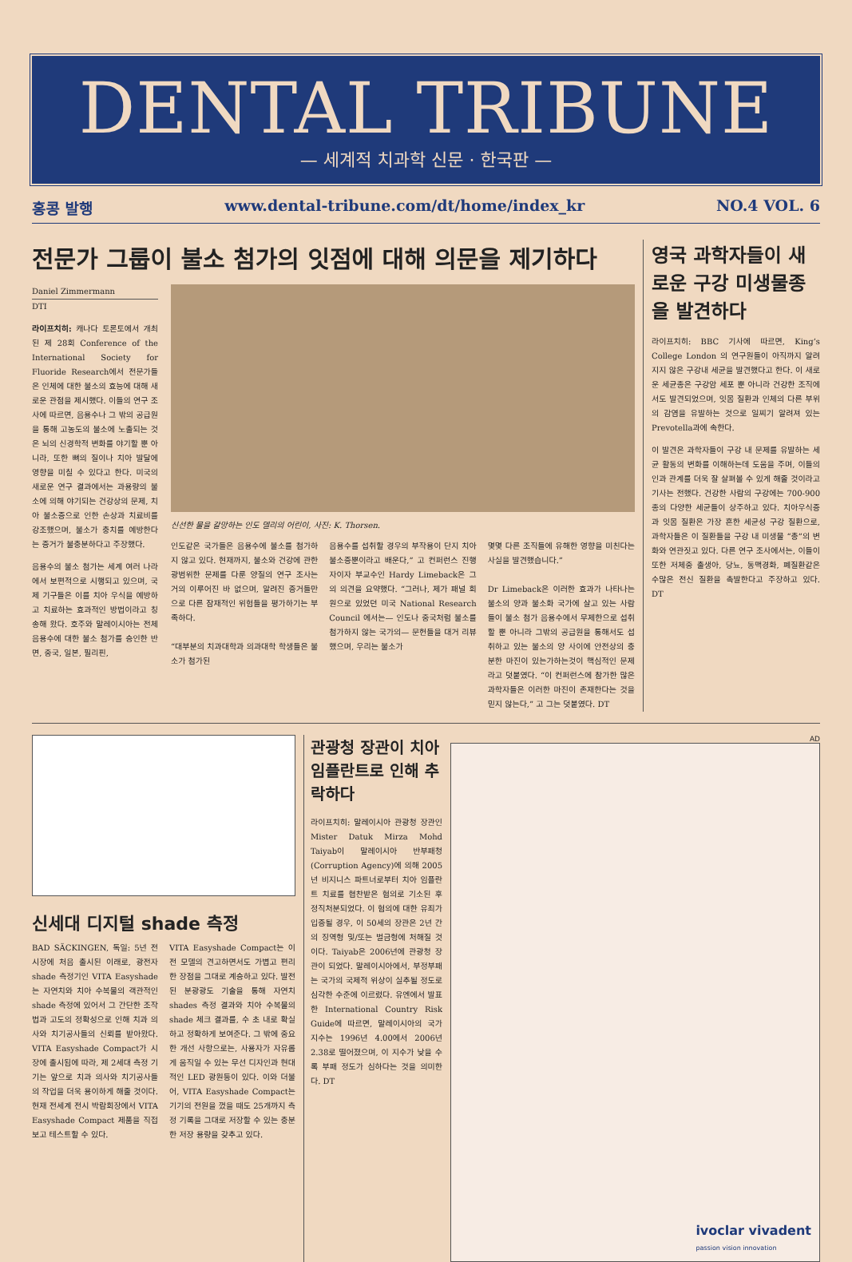DENTAL TRIBUNE
— 세계적 치과학 신문 · 한국판 —
홍콩 발행 www.dental-tribune.com/dt/home/index_kr NO.4 VOL. 6
전문가 그룹이 불소 첨가의 잇점에 대해 의문을 제기하다
Daniel Zimmermann
DTI
라이프치히: 캐나다 토론토에서 개최된 제 28회 Conference of the International Society for Fluoride Research에서 전문가들은 인체에 대한 불소의 효능에 대해 새로운 관점을 제시했다. 이들의 연구 조사에 따르면, 음용수나 그 밖의 공급원을 통해 고농도의 불소에 노출되는 것은 뇌의 신경학적 변화를 야기할 뿐 아니라, 또한 뼈의 질이나 치아 발달에 영향을 미칠 수 있다고 한다. 미국의 새로운 연구 결과에서는 과용량의 불소에 의해 야기되는 건강상의 문제, 치아 불소증으로 인한 손상과 치료비를 강조했으며, 불소가 충치를 예방한다는 증거가 불충분하다고 주장했다.
음용수의 불소 첨가는 세계 여러 나라에서 보편적으로 시행되고 있으며, 국제 기구들은 이를 치아 우식을 예방하고 치료하는 효과적인 방법이라고 칭송해 왔다. 호주와 말레이시아는 전체 음용수에 대한 불소 첨가를 승인한 반면, 중국, 일본, 필리핀,
신선한 물을 갈망하는 인도 델리의 어린이, 사진: K. Thorsen.
인도같은 국가들은 음용수에 불소를 첨가하지 않고 있다. 현재까지, 불소와 건강에 관한 광범위한 문제를 다룬 양질의 연구 조사는 거의 이루어진 바 없으며, 알려진 증거들만으로 다른 잠재적인 위험들을 평가하기는 부족하다.
“대부분의 치과대학과 의과대학 학생들은 불소가 첨가된
음용수를 섭취할 경우의 부작용이 단지 치아 불소증뿐이라고 배운다,” 고 컨퍼런스 진행자이자 부교수인 Hardy Limeback은 그의 의견을 요약했다. “그러나, 제가 패널 회원으로 있었던 미국 National Research Council 에서는— 인도나 중국처럼 불소를 첨가하지 않는 국가의— 문헌들을 대거 리뷰했으며, 우리는 불소가
몇몇 다른 조직들에 유해한 영향을 미친다는 사실을 발견했습니다.”
Dr Limeback은 이러한 효과가 나타나는 불소의 양과 불소화 국가에 살고 있는 사람들이 불소 첨가 음용수에서 무제한으로 섭취할 뿐 아니라 그밖의 공급원을 통해서도 섭취하고 있는 불소의 양 사이에 안전상의 충분한 마진이 있는가하는것이 핵심적인 문제라고 덧붙였다. “이 컨퍼런스에 참가한 많은 과학자들은 이러한 마진이 존재한다는 것을 믿지 않는다,” 고 그는 덧붙였다. DT
영국 과학자들이 새로운 구강 미생물종을 발견하다
라이프치히: BBC 기사에 따르면, King’s College London 의 연구원들이 아직까지 알려지지 않은 구강내 세균을 발견했다고 한다. 이 새로운 세균종은 구강암 세포 뿐 아니라 건강한 조직에서도 발견되었으며, 잇몸 질환과 인체의 다른 부위의 감염을 유발하는 것으로 일찌기 알려져 있는 Prevotella과에 속한다.
이 발견은 과학자들이 구강 내 문제를 유발하는 세균 활동의 변화를 이해하는데 도움을 주며, 이들의 인과 관계를 더욱 잘 살펴볼 수 있게 해줄 것이라고 기사는 전했다. 건강한 사람의 구강에는 700-900종의 다양한 세균들이 상주하고 있다. 치아우식증과 잇몸 질환은 가장 흔한 세균성 구강 질환으로, 과학자들은 이 질환들을 구강 내 미생물 “총”의 변화와 연관짓고 있다. 다른 연구 조사에서는, 이들이 또한 저체중 출생아, 당뇨, 동맥경화, 폐질환같은 수많은 전신 질환을 촉발한다고 주장하고 있다. DT
신세대 디지털 shade 측정
BAD SÄCKINGEN, 독일: 5년 전 시장에 처음 출시된 이래로, 광전자 shade 측정기인 VITA Easyshade는 자연치와 치아 수복물의 객관적인 shade 측정에 있어서 그 간단한 조작법과 고도의 정확성으로 인해 치과 의사와 치기공사들의 신뢰를 받아왔다. VITA Easyshade Compact가 시장에 출시됨에 따라, 제 2세대 측정 기기는 앞으로 치과 의사와 치기공사들의 작업을 더욱 용이하게 해줄 것이다. 현재 전세계 전시 박람회장에서 VITA Easyshade Compact 제품을 직접 보고 테스트할 수 있다.
VITA Easyshade Compact는 이전 모델의 견고하면서도 가볍고 편리한 장점을 그대로 계승하고 있다. 발전된 분광광도 기술을 통해 자연치 shades 측정 결과와 치아 수복물의 shade 체크 결과를, 수 초 내로 확실하고 정확하게 보여준다. 그 밖에 중요한 개선 사항으로는, 사용자가 자유롭게 움직일 수 있는 무선 디자인과 현대적인 LED 광원등이 있다. 이와 더불어, VITA Easyshade Compact는 기기의 전원을 껐을 때도 25개까지 측정 기록을 그대로 저장할 수 있는 충분한 저장 용량을 갖추고 있다.
관광청 장관이 치아 임플란트로 인해 추락하다
라이프치히: 말레이시아 관광청 장관인 Mister Datuk Mirza Mohd Taiyab이 말레이시아 반부패청(Corruption Agency)에 의해 2005년 비지니스 파트너로부터 치아 임플란트 치료를 협찬받은 혐의로 기소된 후 정직처분되었다. 이 혐의에 대한 유죄가 입증될 경우, 이 50세의 장관은 2년 간의 징역형 및/또는 벌금형에 처해질 것이다. Taiyab은 2006년에 관광청 장관이 되었다. 말레이시아에서, 부정부패는 국가의 국제적 위상이 실추될 정도로 심각한 수준에 이르렀다. 유엔에서 발표한 International Country Risk Guide에 따르면, 말레이시아의 국가 지수는 1996년 4.00에서 2006년 2.38로 떨어졌으며, 이 지수가 낮을 수록 부패 정도가 심하다는 것을 의미한다. DT
AD
ivoclar vivadent
passion vision innovation